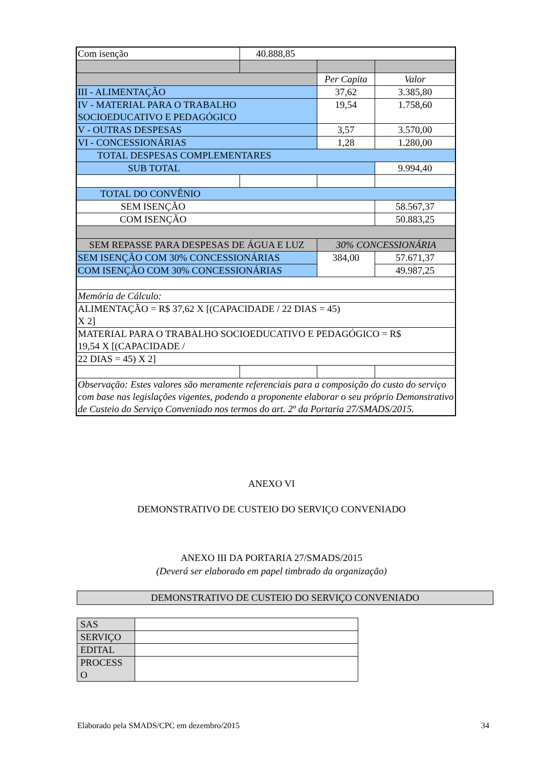| Com isenção | 40.888,85 | | |
| | | Per Capita | Valor |
| III - ALIMENTAÇÃO | | 37,62 | 3.385,80 |
| IV - MATERIAL PARA O TRABALHO SOCIOEDUCATIVO E PEDAGÓGICO | | 19,54 | 1.758,60 |
| V - OUTRAS DESPESAS | | 3,57 | 3.570,00 |
| VI - CONCESSIONÁRIAS | | 1,28 | 1.280,00 |
| TOTAL DESPESAS COMPLEMENTARES | | | |
| SUB TOTAL | | | 9.994,40 |
| TOTAL DO CONVÊNIO | | | |
| SEM ISENÇÃO | | | 58.567,37 |
| COM ISENÇÃO | | | 50.883,25 |
| SEM REPASSE PARA DESPESAS DE ÁGUA E LUZ | | 30% CONCESSIONÁRIA | |
| SEM ISENÇÃO COM 30% CONCESSIONÁRIAS | | 384,00 | 57.671,37 |
| COM ISENÇÃO COM 30% CONCESSIONÁRIAS | | | 49.987,25 |
| Memória de Cálculo: | | | |
| ALIMENTAÇÃO = R$ 37,62 X [(CAPACIDADE / 22 DIAS = 45) X 2] | | | |
| MATERIAL PARA O TRABALHO SOCIOEDUCATIVO E PEDAGÓGICO = R$ 19,54 X [(CAPACIDADE / | | | |
| 22 DIAS = 45) X 2] | | | |
| Observação: Estes valores são meramente referenciais para a composição do custo do serviço com base nas legislações vigentes, podendo a proponente elaborar o seu próprio Demonstrativo de Custeio do Serviço Conveniado nos termos do art. 2º da Portaria 27/SMADS/2015. | | | |
ANEXO VI
DEMONSTRATIVO DE CUSTEIO DO SERVIÇO CONVENIADO
ANEXO III DA PORTARIA 27/SMADS/2015
(Deverá ser elaborado em papel timbrado da organização)
DEMONSTRATIVO DE CUSTEIO DO SERVIÇO CONVENIADO
| SAS | |
| SERVIÇO | |
| EDITAL | |
| PROCESS O | |
Elaborado pela SMADS/CPC em dezembro/2015 34